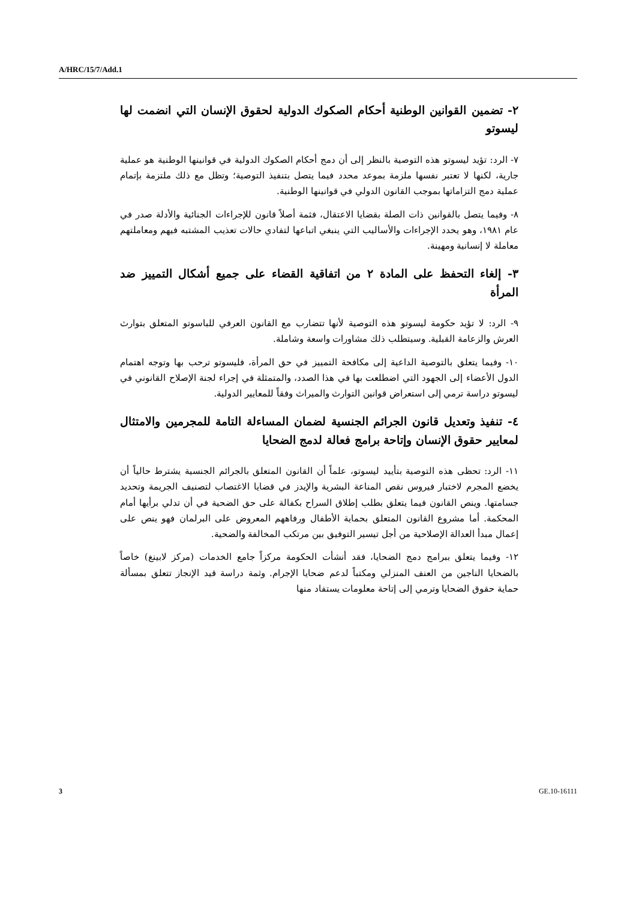A/HRC/15/7/Add.1
٢- تضمين القوانين الوطنية أحكام الصكوك الدولية لحقوق الإنسان التي انضمت لها ليسوتو
٧- الرد: تؤيد ليسوتو هذه التوصية بالنظر إلى أن دمج أحكام الصكوك الدولية في قوانينها الوطنية هو عملية جارية، لكنها لا تعتبر نفسها ملزمة بموعد محدد فيما يتصل بتنفيذ التوصية؛ وتظل مع ذلك ملتزمة بإتمام عملية دمج التزاماتها بموجب القانون الدولي في قوانينها الوطنية.
٨- وفيما يتصل بالقوانين ذات الصلة بقضايا الاعتقال، فثمة أصلاً قانون للإجراءات الجنائية والأدلة صدر في عام ١٩٨١، وهو يحدد الإجراءات والأساليب التي ينبغي اتباعها لتفادي حالات تعذيب المشتبه فيهم ومعاملتهم معاملة لا إنسانية ومهينة.
٣- إلغاء التحفظ على المادة ٢ من اتفاقية القضاء على جميع أشكال التمييز ضد المرأة
٩- الرد: لا تؤيد حكومة ليسوتو هذه التوصية لأنها تتضارب مع القانون العرفي للباسوتو المتعلق بتوارث العرش والزعامة القبلية. وسيتطلب ذلك مشاورات واسعة وشاملة.
١٠- وفيما يتعلق بالتوصية الداعية إلى مكافحة التمييز في حق المرأة، فليسوتو ترحب بها وتوجه اهتمام الدول الأعضاء إلى الجهود التي اضطلعت بها في هذا الصدد، والمتمثلة في إجراء لجنة الإصلاح القانوني في ليسوتو دراسة ترمي إلى استعراض قوانين التوارث والميراث وفقاً للمعايير الدولية.
٤- تنفيذ وتعديل قانون الجرائم الجنسية لضمان المساءلة التامة للمجرمين والامتثال لمعايير حقوق الإنسان وإتاحة برامج فعالة لدمج الضحايا
١١- الرد: تحظى هذه التوصية بتأييد ليسوتو، علماً أن القانون المتعلق بالجرائم الجنسية يشترط حالياً أن يخضع المجرم لاختبار فيروس نقص المناعة البشرية والإيدز في قضايا الاغتصاب لتصنيف الجريمة وتحديد جسامتها. وينص القانون فيما يتعلق بطلب إطلاق السراح بكفالة على حق الضحية في أن تدلي برأيها أمام المحكمة. أما مشروع القانون المتعلق بحماية الأطفال ورفاههم المعروض على البرلمان فهو ينص على إعمال مبدأ العدالة الإصلاحية من أجل تيسير التوفيق بين مرتكب المخالفة والضحية.
١٢- وفيما يتعلق ببرامج دمج الضحايا، فقد أنشأت الحكومة مركزاً جامع الخدمات (مركز لابينغ) خاصاً بالضحايا الناجين من العنف المنزلي ومكتباً لدعم ضحايا الإجرام. وثمة دراسة قيد الإنجاز تتعلق بمسألة حماية حقوق الضحايا وترمي إلى إتاحة معلومات يستفاد منها
3 GE.10-16111